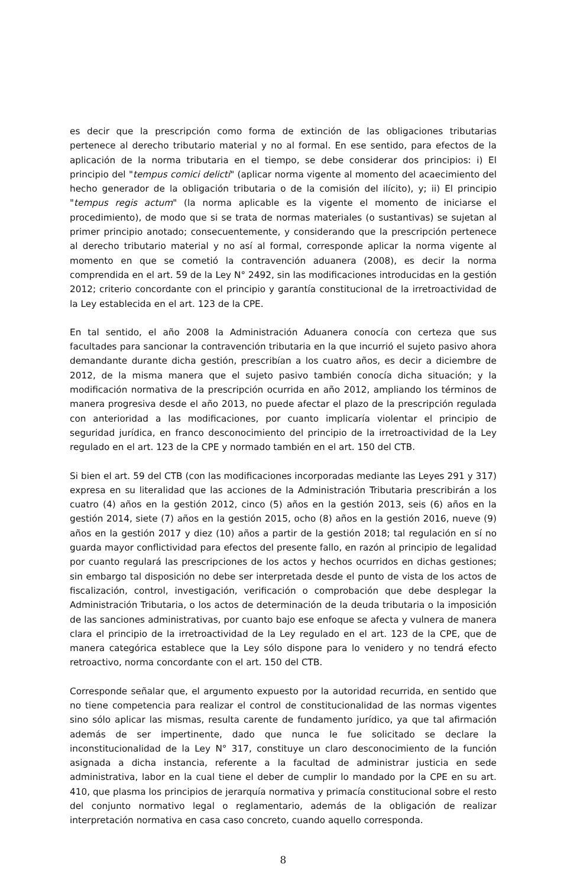es decir que la prescripción como forma de extinción de las obligaciones tributarias pertenece al derecho tributario material y no al formal. En ese sentido, para efectos de la aplicación de la norma tributaria en el tiempo, se debe considerar dos principios: i) El principio del "tempus comici delicti" (aplicar norma vigente al momento del acaecimiento del hecho generador de la obligación tributaria o de la comisión del ilícito), y; ii) El principio "tempus regis actum" (la norma aplicable es la vigente el momento de iniciarse el procedimiento), de modo que si se trata de normas materiales (o sustantivas) se sujetan al primer principio anotado; consecuentemente, y considerando que la prescripción pertenece al derecho tributario material y no así al formal, corresponde aplicar la norma vigente al momento en que se cometió la contravención aduanera (2008), es decir la norma comprendida en el art. 59 de la Ley N° 2492, sin las modificaciones introducidas en la gestión 2012; criterio concordante con el principio y garantía constitucional de la irretroactividad de la Ley establecida en el art. 123 de la CPE.
En tal sentido, el año 2008 la Administración Aduanera conocía con certeza que sus facultades para sancionar la contravención tributaria en la que incurrió el sujeto pasivo ahora demandante durante dicha gestión, prescribían a los cuatro años, es decir a diciembre de 2012, de la misma manera que el sujeto pasivo también conocía dicha situación; y la modificación normativa de la prescripción ocurrida en año 2012, ampliando los términos de manera progresiva desde el año 2013, no puede afectar el plazo de la prescripción regulada con anterioridad a las modificaciones, por cuanto implicaría violentar el principio de seguridad jurídica, en franco desconocimiento del principio de la irretroactividad de la Ley regulado en el art. 123 de la CPE y normado también en el art. 150 del CTB.
Si bien el art. 59 del CTB (con las modificaciones incorporadas mediante las Leyes 291 y 317) expresa en su literalidad que las acciones de la Administración Tributaria prescribirán a los cuatro (4) años en la gestión 2012, cinco (5) años en la gestión 2013, seis (6) años en la gestión 2014, siete (7) años en la gestión 2015, ocho (8) años en la gestión 2016, nueve (9) años en la gestión 2017 y diez (10) años a partir de la gestión 2018; tal regulación en sí no guarda mayor conflictividad para efectos del presente fallo, en razón al principio de legalidad por cuanto regulará las prescripciones de los actos y hechos ocurridos en dichas gestiones; sin embargo tal disposición no debe ser interpretada desde el punto de vista de los actos de fiscalización, control, investigación, verificación o comprobación que debe desplegar la Administración Tributaria, o los actos de determinación de la deuda tributaria o la imposición de las sanciones administrativas, por cuanto bajo ese enfoque se afecta y vulnera de manera clara el principio de la irretroactividad de la Ley regulado en el art. 123 de la CPE, que de manera categórica establece que la Ley sólo dispone para lo venidero y no tendrá efecto retroactivo, norma concordante con el art. 150 del CTB.
Corresponde señalar que, el argumento expuesto por la autoridad recurrida, en sentido que no tiene competencia para realizar el control de constitucionalidad de las normas vigentes sino sólo aplicar las mismas, resulta carente de fundamento jurídico, ya que tal afirmación además de ser impertinente, dado que nunca le fue solicitado se declare la inconstitucionalidad de la Ley N° 317, constituye un claro desconocimiento de la función asignada a dicha instancia, referente a la facultad de administrar justicia en sede administrativa, labor en la cual tiene el deber de cumplir lo mandado por la CPE en su art. 410, que plasma los principios de jerarquía normativa y primacía constitucional sobre el resto del conjunto normativo legal o reglamentario, además de la obligación de realizar interpretación normativa en casa caso concreto, cuando aquello corresponda.
8